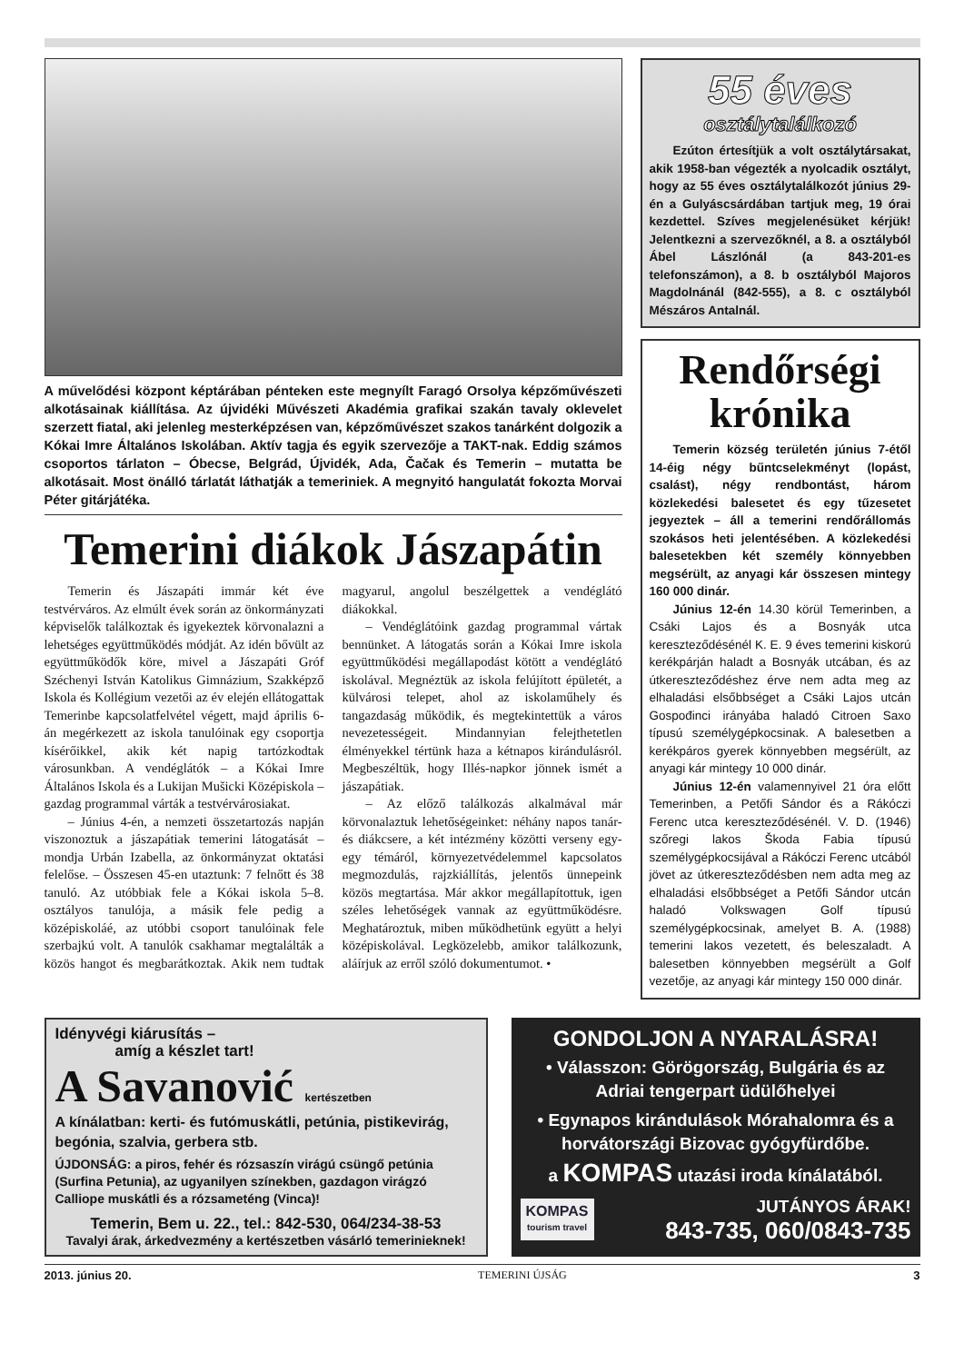A művelődési központ képtárában pénteken este megnyílt Faragó Orsolya képzőművészeti alkotásainak kiállítása. Az újvidéki Művészeti Akadémia grafikai szakán tavaly oklevelet szerzett fiatal, aki jelenleg mesterképzésen van, képzőművészet szakos tanárként dolgozik a Kókai Imre Általános Iskolában. Aktív tagja és egyik szervezője a TAKT-nak. Eddig számos csoportos tárlaton – Óbecse, Belgrád, Újvidék, Ada, Čačak és Temerin – mutatta be alkotásait. Most önálló tárlatát láthatják a temeriniek. A megnyitó hangulatát fokozta Morvai Péter gitárjátéka.
Temerini diákok Jászapátin
Temerin és Jászapáti immár két éve testvérváros. Az elmúlt évek során az önkormányzati képviselők találkoztak és igyekeztek körvonalazni a lehetséges együttműködés módját. Az idén bővült az együttműködők köre, mivel a Jászapáti Gróf Széchenyi István Katolikus Gimnázium, Szakképző Iskola és Kollégium vezetői az év elején ellátogattak Temerinbe kapcsolatfelvétel végett, majd április 6-án megérkezett az iskola tanulóinak egy csoportja kísérőikkel, akik két napig tartózkodtak városunkban. A vendéglátók – a Kókai Imre Általános Iskola és a Lukijan Mušicki Középiskola – gazdag programmal várták a testvérvárosiakat.
– Június 4-én, a nemzeti összetartozás napján viszonoztuk a jászapátiak temerini látogatását – mondja Urbán Izabella, az önkormányzat oktatási felelőse. – Összesen 45-en utaztunk: 7 felnőtt és 38 tanuló. Az utóbbiak fele a Kókai iskola 5–8. osztályos tanulója, a másik fele pedig a középiskoláé, az utóbbi csoport tanulóinak fele szerbajkú volt. A tanulók csakhamar megtalálták a közös hangot és megbarátkoztak. Akik nem tudtak magyarul, angolul beszélgettek a vendéglátó diákokkal.
– Vendéglátóink gazdag programmal vártak bennünket. A látogatás során a Kókai Imre iskola együttműködési megállapodást kötött a vendéglátó iskolával. Megnéztük az iskola felújított épületét, a külvárosi telepet, ahol az iskolaműhely és tangazdaság működik, és megtekintettük a város nevezetességeit. Mindannyian felejthetetlen élményekkel tértünk haza a kétnapos kirándulásról. Megbeszéltük, hogy Illés-napkor jönnek ismét a jászapátiak.
– Az előző találkozás alkalmával már körvonalaztuk lehetőségeinket: néhány napos tanár- és diákcsere, a két intézmény közötti verseny egy-egy témáról, környezetvédelemmel kapcsolatos megmozdulás, rajzkiállítás, jelentős ünnepeink közös megtartása. Már akkor megállapítottuk, igen széles lehetőségek vannak az együttműködésre. Meghatároztuk, miben működhetünk együtt a helyi középiskolával. Legközelebb, amikor találkozunk, aláírjuk az erről szóló dokumentumot. •
55 éves
osztálytalálkozó
Ezúton értesítjük a volt osztálytársakat, akik 1958-ban végezték a nyolcadik osztályt, hogy az 55 éves osztálytalálkozót június 29-én a Gulyáscsárdában tartjuk meg, 19 órai kezdettel. Szíves megjelenésüket kérjük! Jelentkezni a szervezőknél, a 8. a osztályból Ábel Lászlónál (a 843-201-es telefonszámon), a 8. b osztályból Majoros Magdolnánál (842-555), a 8. c osztályból Mészáros Antalnál.
Rendőrségi krónika
Temerin község területén június 7-étől 14-éig négy bűntcselekményt (lopást, csalást), négy rendbontást, három közlekedési balesetet és egy tűzesetet jegyeztek – áll a temerini rendőrállomás szokásos heti jelentésében. A közlekedési balesetekben két személy könnyebben megsérült, az anyagi kár összesen mintegy 160 000 dinár.
Június 12-én 14.30 körül Temerinben, a Csáki Lajos és a Bosnyák utca kereszteződésénél K. E. 9 éves temerini kiskorú kerékpárján haladt a Bosnyák utcában, és az útkereszteződéshez érve nem adta meg az elhaladási elsőbbséget a Csáki Lajos utcán Gospođinci irányába haladó Citroen Saxo típusú személygépkocsinak. A balesetben a kerékpáros gyerek könnyebben megsérült, az anyagi kár mintegy 10 000 dinár.
Június 12-én valamennyivel 21 óra előtt Temerinben, a Petőfi Sándor és a Rákóczi Ferenc utca kereszteződésénél. V. D. (1946) szőregi lakos Škoda Fabia típusú személygépkocsijával a Rákóczi Ferenc utcából jövet az útkereszteződésben nem adta meg az elhaladási elsőbbséget a Petőfi Sándor utcán haladó Volkswagen Golf típusú személygépkocsinak, amelyet B. A. (1988) temerini lakos vezetett, és beleszaladt. A balesetben könnyebben megsérült a Golf vezetője, az anyagi kár mintegy 150 000 dinár.
Idényvégi kiárusítás –
amíg a készlet tart!
A Savanović kertészetben
A kínálatban: kerti- és futómuskátli, petúnia, pistikevirág, begónia, szalvia, gerbera stb.
ÚJDONSÁG: a piros, fehér és rózsaszín virágú csüngő petúnia (Surfina Petunia), az ugyanilyen színekben, gazdagon virágzó Calliope muskátli és a rózsameténg (Vinca)!
Temerin, Bem u. 22., tel.: 842-530, 064/234-38-53
Tavalyi árak, árkedvezmény a kertészetben vásárló temerinieknek!
GONDOLJON A NYARALÁSRA!
• Válasszon: Görögország, Bulgária és az Adriai tengerpart üdülőhelyei
• Egynapos kirándulások Mórahalomra és a horvátországi Bizovac gyógyfürdőbe.
a KOMPAS utazási iroda kínálatából.
KOMPAS
tourism travel
JUTÁNYOS ÁRAK!
843-735, 060/0843-735
2013. június 20. TEMERINI ÚJSÁG 3